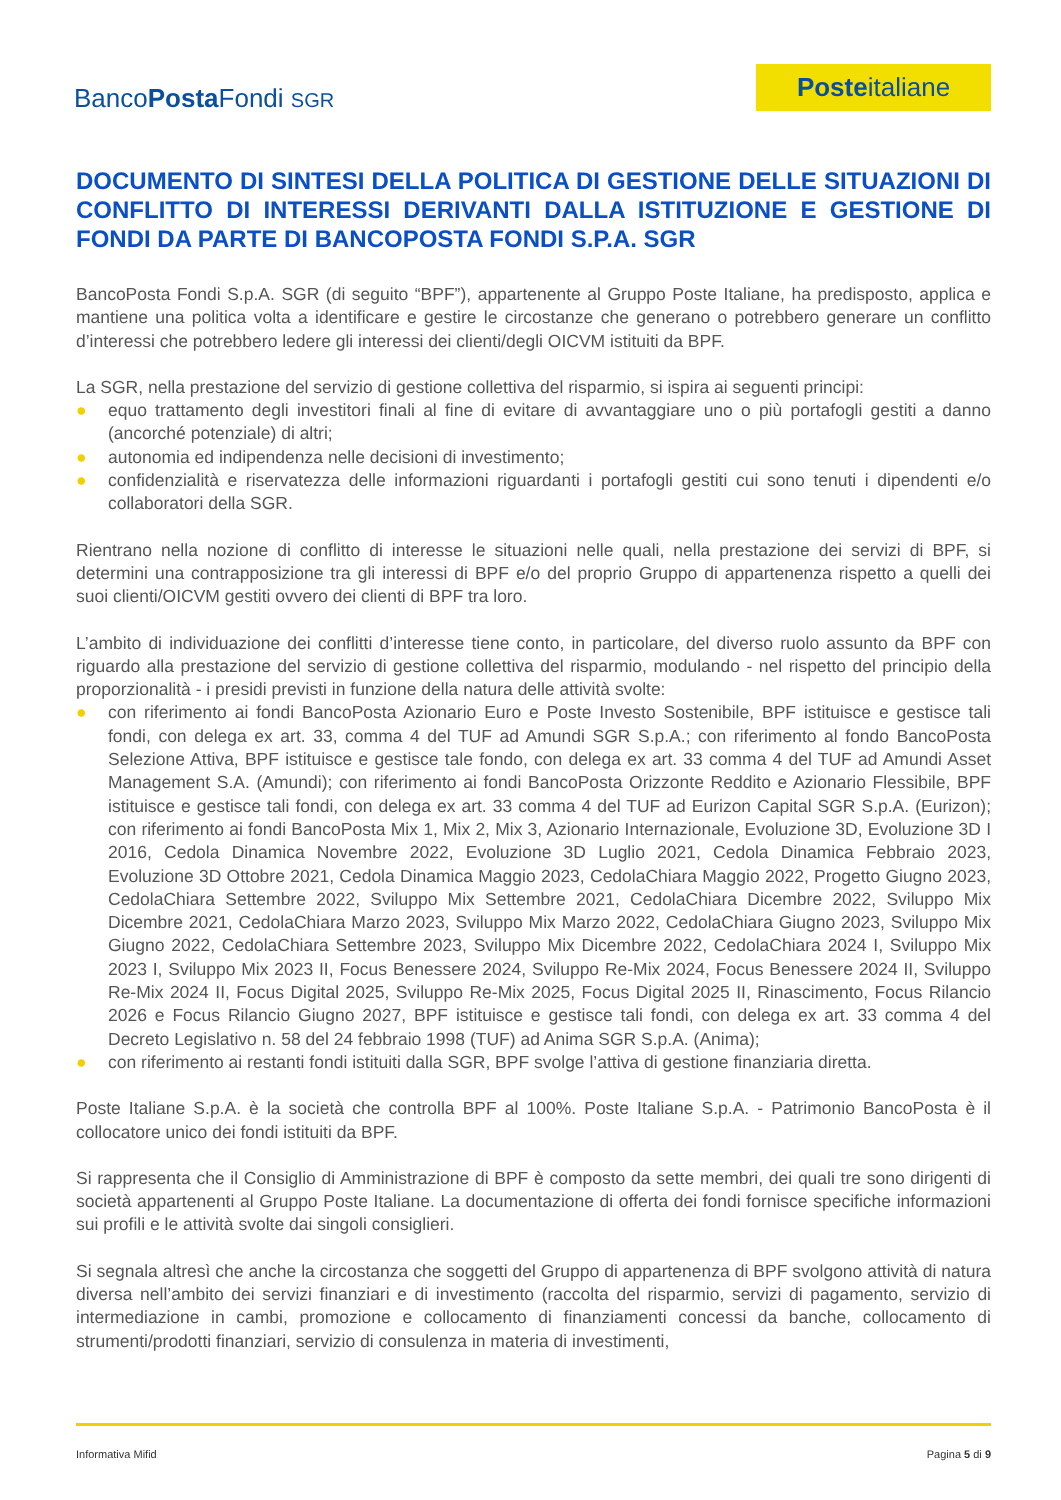BancoPosta Fondi SGR
Posteitaliane
DOCUMENTO DI SINTESI DELLA POLITICA DI GESTIONE DELLE SITUAZIONI DI CONFLITTO DI INTERESSI DERIVANTI DALLA ISTITUZIONE E GESTIONE DI FONDI DA PARTE DI BANCOPOSTA FONDI S.P.A. SGR
BancoPosta Fondi S.p.A. SGR (di seguito “BPF”), appartenente al Gruppo Poste Italiane, ha predisposto, applica e mantiene una politica volta a identificare e gestire le circostanze che generano o potrebbero generare un conflitto d’interessi che potrebbero ledere gli interessi dei clienti/degli OICVM istituiti da BPF.
La SGR, nella prestazione del servizio di gestione collettiva del risparmio, si ispira ai seguenti principi:
● equo trattamento degli investitori finali al fine di evitare di avvantaggiare uno o più portafogli gestiti a danno (ancorché potenziale) di altri;
● autonomia ed indipendenza nelle decisioni di investimento;
● confidenzialità e riservatezza delle informazioni riguardanti i portafogli gestiti cui sono tenuti i dipendenti e/o collaboratori della SGR.
Rientrano nella nozione di conflitto di interesse le situazioni nelle quali, nella prestazione dei servizi di BPF, si determini una contrapposizione tra gli interessi di BPF e/o del proprio Gruppo di appartenenza rispetto a quelli dei suoi clienti/OICVM gestiti ovvero dei clienti di BPF tra loro.
L’ambito di individuazione dei conflitti d’interesse tiene conto, in particolare, del diverso ruolo assunto da BPF con riguardo alla prestazione del servizio di gestione collettiva del risparmio, modulando - nel rispetto del principio della proporzionalità - i presidi previsti in funzione della natura delle attività svolte:
● con riferimento ai fondi BancoPosta Azionario Euro e Poste Investo Sostenibile, BPF istituisce e gestisce tali fondi, con delega ex art. 33, comma 4 del TUF ad Amundi SGR S.p.A.; con riferimento al fondo BancoPosta Selezione Attiva, BPF istituisce e gestisce tale fondo, con delega ex art. 33 comma 4 del TUF ad Amundi Asset Management S.A. (Amundi); con riferimento ai fondi BancoPosta Orizzonte Reddito e Azionario Flessibile, BPF istituisce e gestisce tali fondi, con delega ex art. 33 comma 4 del TUF ad Eurizon Capital SGR S.p.A. (Eurizon); con riferimento ai fondi BancoPosta Mix 1, Mix 2, Mix 3, Azionario Internazionale, Evoluzione 3D, Evoluzione 3D I 2016, Cedola Dinamica Novembre 2022, Evoluzione 3D Luglio 2021, Cedola Dinamica Febbraio 2023, Evoluzione 3D Ottobre 2021, Cedola Dinamica Maggio 2023, CedolaChiara Maggio 2022, Progetto Giugno 2023, CedolaChiara Settembre 2022, Sviluppo Mix Settembre 2021, CedolaChiara Dicembre 2022, Sviluppo Mix Dicembre 2021, CedolaChiara Marzo 2023, Sviluppo Mix Marzo 2022, CedolaChiara Giugno 2023, Sviluppo Mix Giugno 2022, CedolaChiara Settembre 2023, Sviluppo Mix Dicembre 2022, CedolaChiara 2024 I, Sviluppo Mix 2023 I, Sviluppo Mix 2023 II, Focus Benessere 2024, Sviluppo Re-Mix 2024, Focus Benessere 2024 II, Sviluppo Re-Mix 2024 II, Focus Digital 2025, Sviluppo Re-Mix 2025, Focus Digital 2025 II, Rinascimento, Focus Rilancio 2026 e Focus Rilancio Giugno 2027, BPF istituisce e gestisce tali fondi, con delega ex art. 33 comma 4 del Decreto Legislativo n. 58 del 24 febbraio 1998 (TUF) ad Anima SGR S.p.A. (Anima);
● con riferimento ai restanti fondi istituiti dalla SGR, BPF svolge l’attiva di gestione finanziaria diretta.
Poste Italiane S.p.A. è la società che controlla BPF al 100%. Poste Italiane S.p.A. - Patrimonio BancoPosta è il collocatore unico dei fondi istituiti da BPF.
Si rappresenta che il Consiglio di Amministrazione di BPF è composto da sette membri, dei quali tre sono dirigenti di società appartenenti al Gruppo Poste Italiane. La documentazione di offerta dei fondi fornisce specifiche informazioni sui profili e le attività svolte dai singoli consiglieri.
Si segnala altresì che anche la circostanza che soggetti del Gruppo di appartenenza di BPF svolgono attività di natura diversa nell’ambito dei servizi finanziari e di investimento (raccolta del risparmio, servizi di pagamento, servizio di intermediazione in cambi, promozione e collocamento di finanziamenti concessi da banche, collocamento di strumenti/prodotti finanziari, servizio di consulenza in materia di investimenti,
Informativa Mifid Pagina 5 di 9